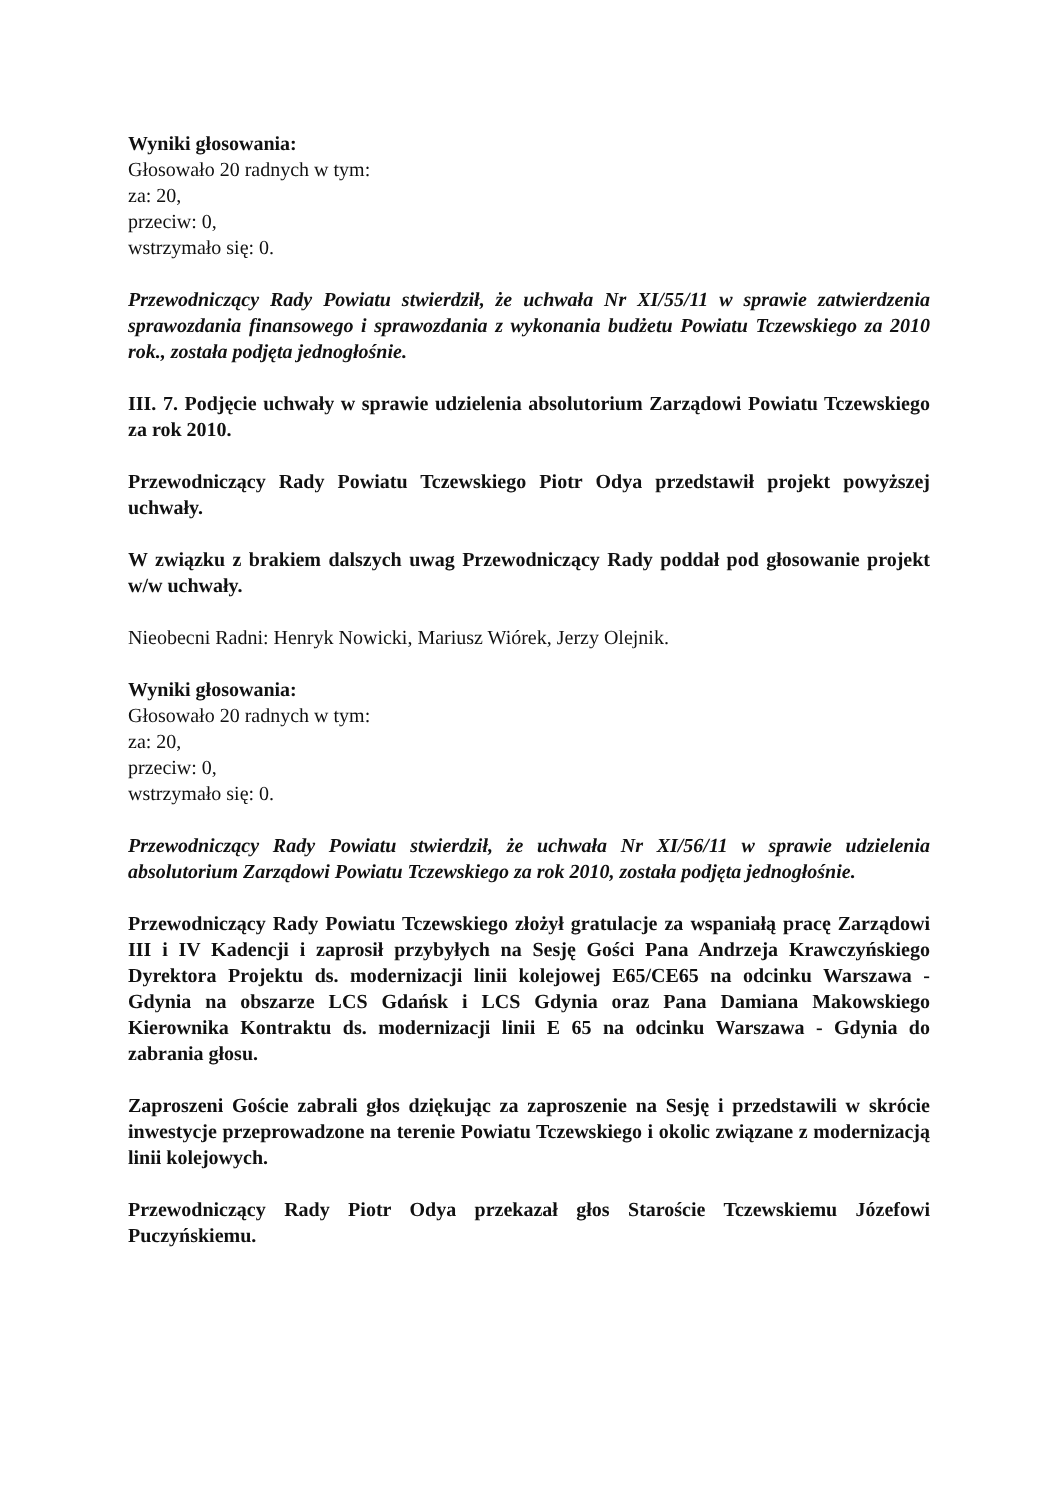Wyniki głosowania:
Głosowało 20 radnych w tym:
za: 20,
przeciw: 0,
wstrzymało się: 0.
Przewodniczący Rady Powiatu stwierdził, że uchwała Nr XI/55/11 w sprawie zatwierdzenia sprawozdania finansowego i sprawozdania z wykonania budżetu Powiatu Tczewskiego za 2010 rok., została podjęta jednogłośnie.
III. 7. Podjęcie uchwały w sprawie udzielenia absolutorium Zarządowi Powiatu Tczewskiego za rok 2010.
Przewodniczący Rady Powiatu Tczewskiego Piotr Odya przedstawił projekt powyższej uchwały.
W związku z brakiem dalszych uwag Przewodniczący Rady poddał pod głosowanie projekt w/w uchwały.
Nieobecni Radni: Henryk Nowicki, Mariusz Wiórek, Jerzy Olejnik.
Wyniki głosowania:
Głosowało 20 radnych w tym:
za: 20,
przeciw: 0,
wstrzymało się: 0.
Przewodniczący Rady Powiatu stwierdził, że uchwała Nr XI/56/11 w sprawie udzielenia absolutorium Zarządowi Powiatu Tczewskiego za rok 2010, została podjęta jednogłośnie.
Przewodniczący Rady Powiatu Tczewskiego złożył gratulacje za wspaniałą pracę Zarządowi III i IV Kadencji i zaprosił przybyłych na Sesję Gości Pana Andrzeja Krawczyńskiego Dyrektora Projektu ds. modernizacji linii kolejowej E65/CE65 na odcinku Warszawa - Gdynia na obszarze LCS Gdańsk i LCS Gdynia oraz Pana Damiana Makowskiego Kierownika Kontraktu ds. modernizacji linii E 65 na odcinku Warszawa - Gdynia do zabrania głosu.
Zaproszeni Goście zabrali głos dziękując za zaproszenie na Sesję i przedstawili w skrócie inwestycje przeprowadzone na terenie Powiatu Tczewskiego i okolic związane z modernizacją linii kolejowych.
Przewodniczący Rady Piotr Odya przekazał głos Staroście Tczewskiemu Józefowi Puczyńskiemu.